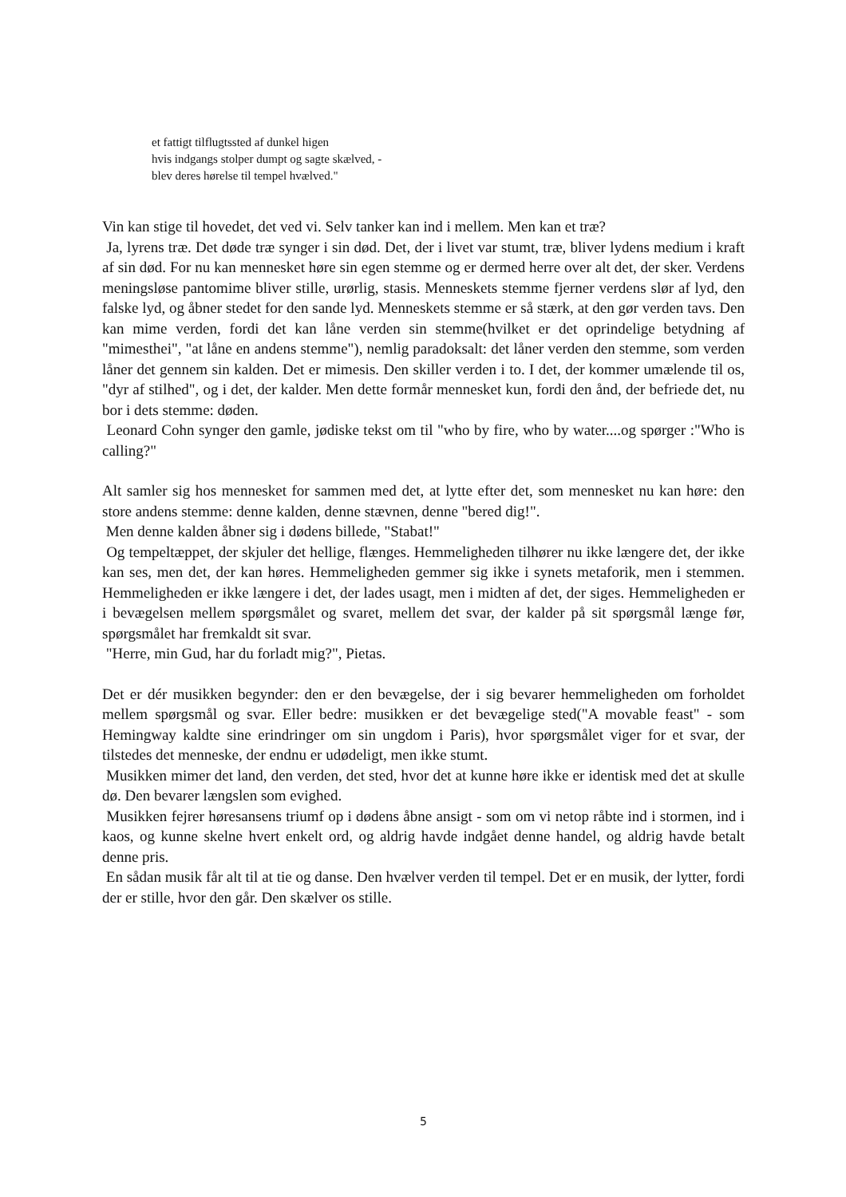et fattigt tilflugtssted af dunkel higen
hvis indgangs stolper dumpt og sagte skælved, -
blev deres hørelse til tempel hvælved."
Vin kan stige til hovedet, det ved vi. Selv tanker kan ind i mellem. Men kan et træ?
Ja, lyrens træ. Det døde træ synger i sin død. Det, der i livet var stumt, træ, bliver lydens medium i kraft af sin død. For nu kan mennesket høre sin egen stemme og er dermed herre over alt det, der sker. Verdens meningsløse pantomime bliver stille, urørlig, stasis. Menneskets stemme fjerner verdens slør af lyd, den falske lyd, og åbner stedet for den sande lyd. Menneskets stemme er så stærk, at den gør verden tavs. Den kan mime verden, fordi det kan låne verden sin stemme(hvilket er det oprindelige betydning af "mimesthei", "at låne en andens stemme"), nemlig paradoksalt: det låner verden den stemme, som verden låner det gennem sin kalden. Det er mimesis. Den skiller verden i to. I det, der kommer umælende til os, "dyr af stilhed", og i det, der kalder. Men dette formår mennesket kun, fordi den ånd, der befriede det, nu bor i dets stemme: døden.
Leonard Cohn synger den gamle, jødiske tekst om til "who by fire, who by water....og spørger :"Who is calling?"
Alt samler sig hos mennesket for sammen med det, at lytte efter det, som mennesket nu kan høre: den store andens stemme: denne kalden, denne stævnen, denne "bered dig!".
Men denne kalden åbner sig i dødens billede, "Stabat!"
Og tempeltæppet, der skjuler det hellige, flænges. Hemmeligheden tilhører nu ikke længere det, der ikke kan ses, men det, der kan høres. Hemmeligheden gemmer sig ikke i synets metaforik, men i stemmen. Hemmeligheden er ikke længere i det, der lades usagt, men i midten af det, der siges. Hemmeligheden er i bevægelsen mellem spørgsmålet og svaret, mellem det svar, der kalder på sit spørgsmål længe før, spørgsmålet har fremkaldt sit svar.
"Herre, min Gud, har du forladt mig?", Pietas.
Det er dér musikken begynder: den er den bevægelse, der i sig bevarer hemmeligheden om forholdet mellem spørgsmål og svar. Eller bedre: musikken er det bevægelige sted("A movable feast" - som Hemingway kaldte sine erindringer om sin ungdom i Paris), hvor spørgsmålet viger for et svar, der tilstedes det menneske, der endnu er udødeligt, men ikke stumt.
Musikken mimer det land, den verden, det sted, hvor det at kunne høre ikke er identisk med det at skulle dø. Den bevarer længslen som evighed.
Musikken fejrer høresansens triumf op i dødens åbne ansigt - som om vi netop råbte ind i stormen, ind i kaos, og kunne skelne hvert enkelt ord, og aldrig havde indgået denne handel, og aldrig havde betalt denne pris.
En sådan musik får alt til at tie og danse. Den hvælver verden til tempel. Det er en musik, der lytter, fordi der er stille, hvor den går. Den skælver os stille.
5